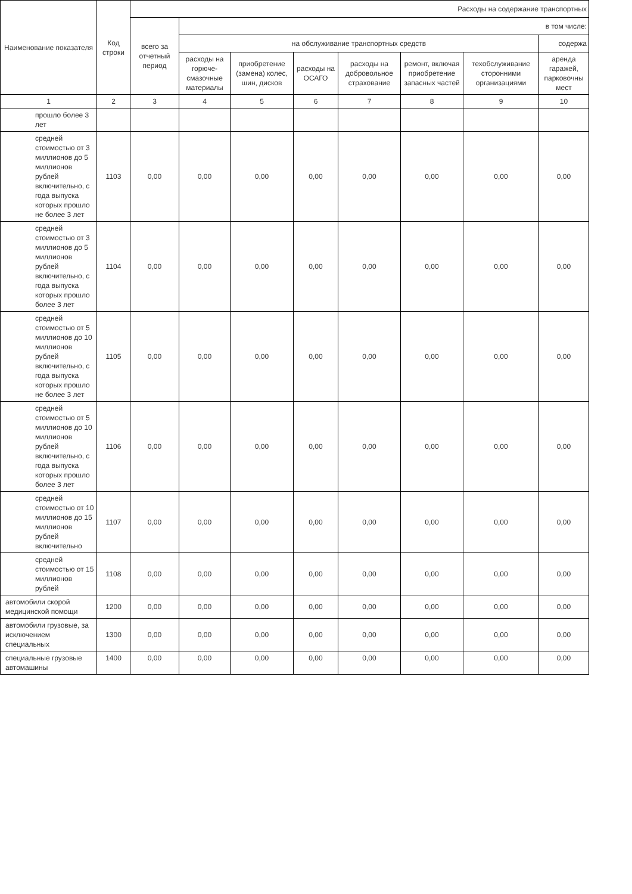| Наименование показателя | Код строки | Расходы на содержание транспортных | | | | | | | |
| --- | --- | --- | --- | --- | --- | --- | --- | --- | --- |
| | | всего за отчетный период | в том числе: | | | | | | |
| | | | на обслуживание транспортных средств | | | | | | содержа |
| | | | расходы на горюче-смазочные материалы | приобретение (замена) колес, шин, дисков | расходы на ОСАГО | расходы на добровольное страхование | ремонт, включая приобретение запасных частей | техобслуживание сторонними организациями | аренда гаражей, парковочны мест |
| 1 | 2 | 3 | 4 | 5 | 6 | 7 | 8 | 9 | 10 |
| прошло более 3 лет | | | | | | | | | |
| средней стоимостью от 3 миллионов до 5 миллионов рублей включительно, с года выпуска которых прошло не более 3 лет | 1103 | 0,00 | 0,00 | 0,00 | 0,00 | 0,00 | 0,00 | 0,00 | 0,00 |
| средней стоимостью от 3 миллионов до 5 миллионов рублей включительно, с года выпуска которых прошло более 3 лет | 1104 | 0,00 | 0,00 | 0,00 | 0,00 | 0,00 | 0,00 | 0,00 | 0,00 |
| средней стоимостью от 5 миллионов до 10 миллионов рублей включительно, с года выпуска которых прошло не более 3 лет | 1105 | 0,00 | 0,00 | 0,00 | 0,00 | 0,00 | 0,00 | 0,00 | 0,00 |
| средней стоимостью от 5 миллионов до 10 миллионов рублей включительно, с года выпуска которых прошло более 3 лет | 1106 | 0,00 | 0,00 | 0,00 | 0,00 | 0,00 | 0,00 | 0,00 | 0,00 |
| средней стоимостью от 10 миллионов до 15 миллионов рублей включительно | 1107 | 0,00 | 0,00 | 0,00 | 0,00 | 0,00 | 0,00 | 0,00 | 0,00 |
| средней стоимостью от 15 миллионов рублей | 1108 | 0,00 | 0,00 | 0,00 | 0,00 | 0,00 | 0,00 | 0,00 | 0,00 |
| автомобили скорой медицинской помощи | 1200 | 0,00 | 0,00 | 0,00 | 0,00 | 0,00 | 0,00 | 0,00 | 0,00 |
| автомобили грузовые, за исключением специальных | 1300 | 0,00 | 0,00 | 0,00 | 0,00 | 0,00 | 0,00 | 0,00 | 0,00 |
| специальные грузовые автомашины | 1400 | 0,00 | 0,00 | 0,00 | 0,00 | 0,00 | 0,00 | 0,00 | 0,00 |